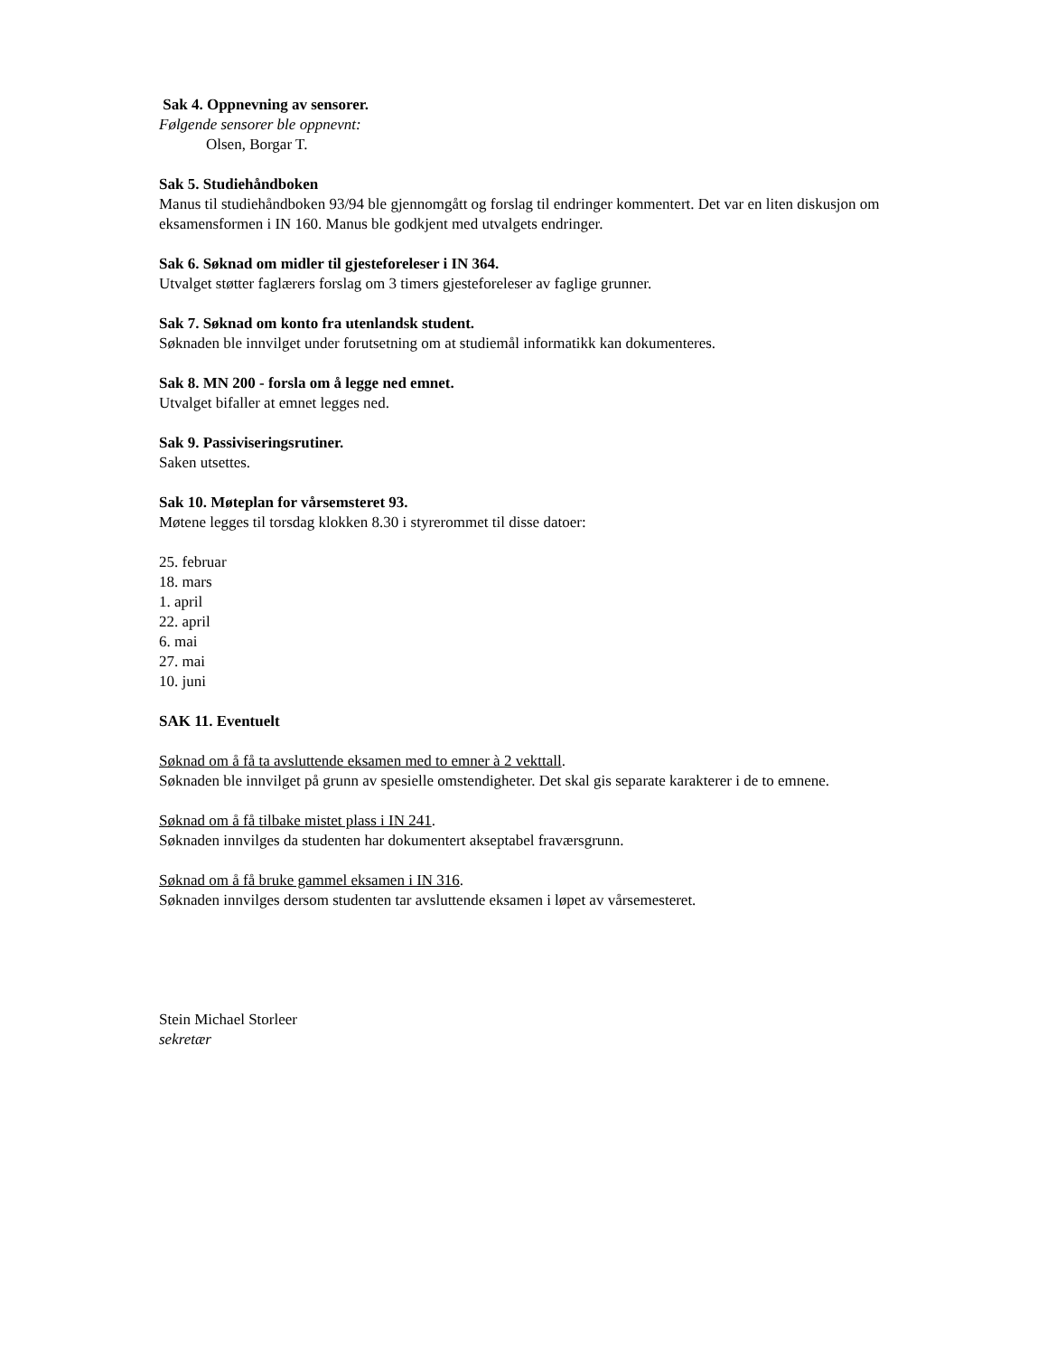Sak 4. Oppnevning av sensorer.
Følgende sensorer ble oppnevnt:
Olsen, Borgar T.
Sak 5. Studiehåndboken
Manus til studiehåndboken 93/94 ble gjennomgått og forslag til endringer kommentert. Det var en liten diskusjon om eksamensformen i IN 160. Manus ble godkjent med utvalgets endringer.
Sak 6. Søknad om midler til gjesteforeleser i IN 364.
Utvalget støtter faglærers forslag om 3 timers gjesteforeleser av faglige grunner.
Sak 7. Søknad om konto fra utenlandsk student.
Søknaden ble innvilget under forutsetning om at studiemål informatikk kan dokumenteres.
Sak 8. MN 200 - forsla om å legge ned emnet.
Utvalget bifaller at emnet legges ned.
Sak 9. Passiviseringsrutiner.
Saken utsettes.
Sak 10. Møteplan for vårsemsteret 93.
Møtene legges til torsdag klokken 8.30 i styrerommet til disse datoer:
25. februar
18. mars
1. april
22. april
6. mai
27. mai
10. juni
SAK 11. Eventuelt
Søknad om å få ta avsluttende eksamen med to emner à 2 vekttall.
Søknaden ble innvilget på grunn av spesielle omstendigheter. Det skal gis separate karakterer i de to emnene.
Søknad om å få tilbake mistet plass i IN 241.
Søknaden innvilges da studenten har dokumentert akseptabel fraværsgrunn.
Søknad om å få bruke gammel eksamen i IN 316.
Søknaden innvilges dersom studenten tar avsluttende eksamen i løpet av vårsemesteret.
Stein Michael Storleer
sekretær